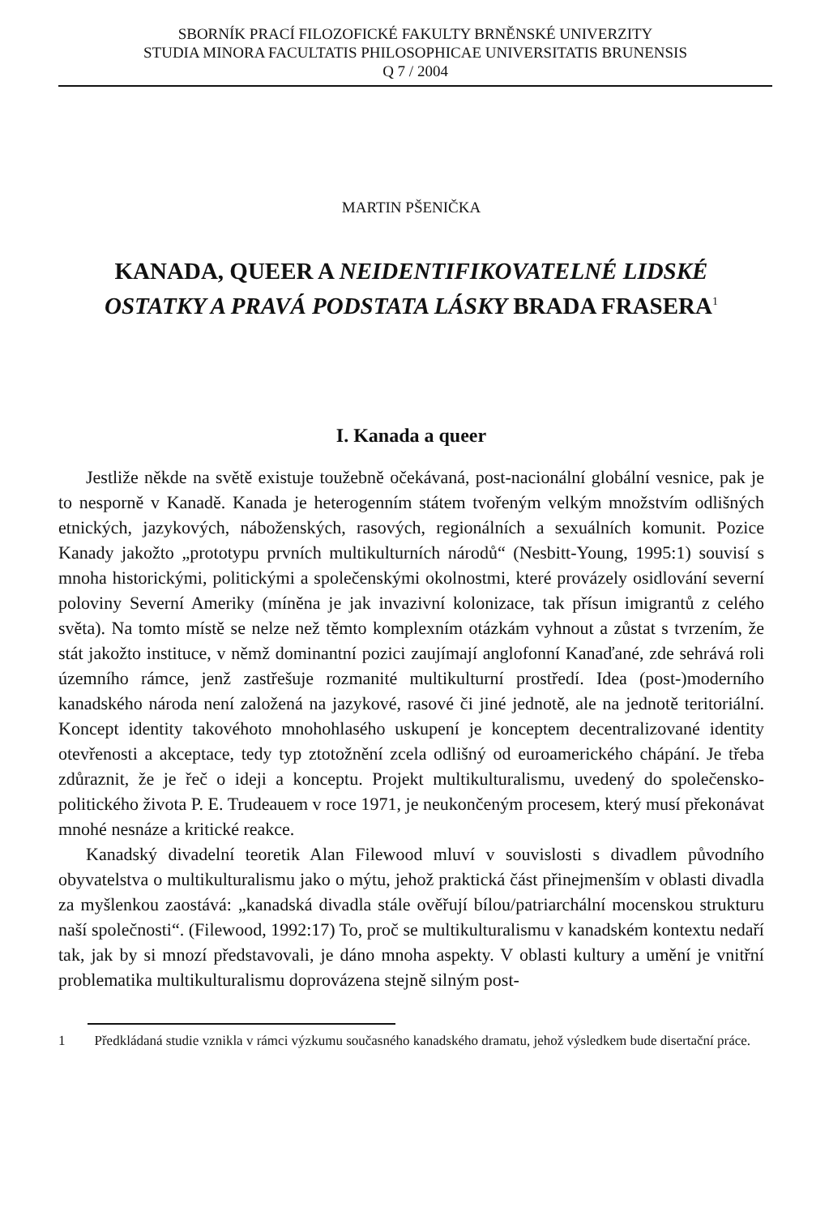SBORNÍK PRACÍ FILOZOFICKÉ FAKULTY BRNĚNSKÉ UNIVERZITY
STUDIA MINORA FACULTATIS PHILOSOPHICAE UNIVERSITATIS BRUNENSIS
Q 7 / 2004
MARTIN PŠENIČKA
KANADA, QUEER A NEIDENTIFIKOVATELNÉ LIDSKÉ
OSTATKY A PRAVÁ PODSTATA LÁSKY BRADA FRASERA<sup>1</sup>
I. Kanada a queer
Jestliže někde na světě existuje toužebně očekávaná, post-nacionální globální vesnice, pak je to nesporně v Kanadě. Kanada je heterogenním státem tvořeným velkým množstvím odlišných etnických, jazykových, náboženských, rasových, regionálních a sexuálních komunit. Pozice Kanady jakožto „prototypu prvních multikulturních národů“ (Nesbitt-Young, 1995:1) souvisí s mnoha historickými, politickými a společenskými okolnostmi, které provázely osidlování severní poloviny Severní Ameriky (míněna je jak invazivní kolonizace, tak přísun imigrantů z celého světa). Na tomto místě se nelze než těmto komplexním otázkám vyhnout a zůstat s tvrzením, že stát jakožto instituce, v němž dominantní pozici zaujímají anglofonní Kanaďané, zde sehrává roli územního rámce, jenž zastřešuje rozmanité multikulturní prostředí. Idea (post-)moderního kanadského národa není založená na jazykové, rasové či jiné jednotě, ale na jednotě teritoriální. Koncept identity takovéhoto mnohohlasého uskupení je konceptem decentralizované identity otevřenosti a akceptace, tedy typ ztotožnění zcela odlišný od euroamerického chápání. Je třeba zdůraznit, že je řeč o ideji a konceptu. Projekt multikulturalismu, uvedený do společensko-politického života P. E. Trudeauem v roce 1971, je neukončeným procesem, který musí překonávat mnohé nesnáze a kritické reakce.
Kanadský divadelní teoretik Alan Filewood mluví v souvislosti s divadlem původního obyvatelstva o multikulturalismu jako o mýtu, jehož praktická část přinejmenším v oblasti divadla za myšlenkou zaostává: „kanadská divadla stále ověřují bílou/patriarchální mocenskou strukturu naší společnosti“. (Filewood, 1992:17) To, proč se multikulturalismu v kanadském kontextu nedaří tak, jak by si mnozí představovali, je dáno mnoha aspekty. V oblasti kultury a umění je vnitřní problematika multikulturalismu doprovázena stejně silným post-
1 Předkládaná studie vznikla v rámci výzkumu současného kanadského dramatu, jehož výsledkem bude disertační práce.